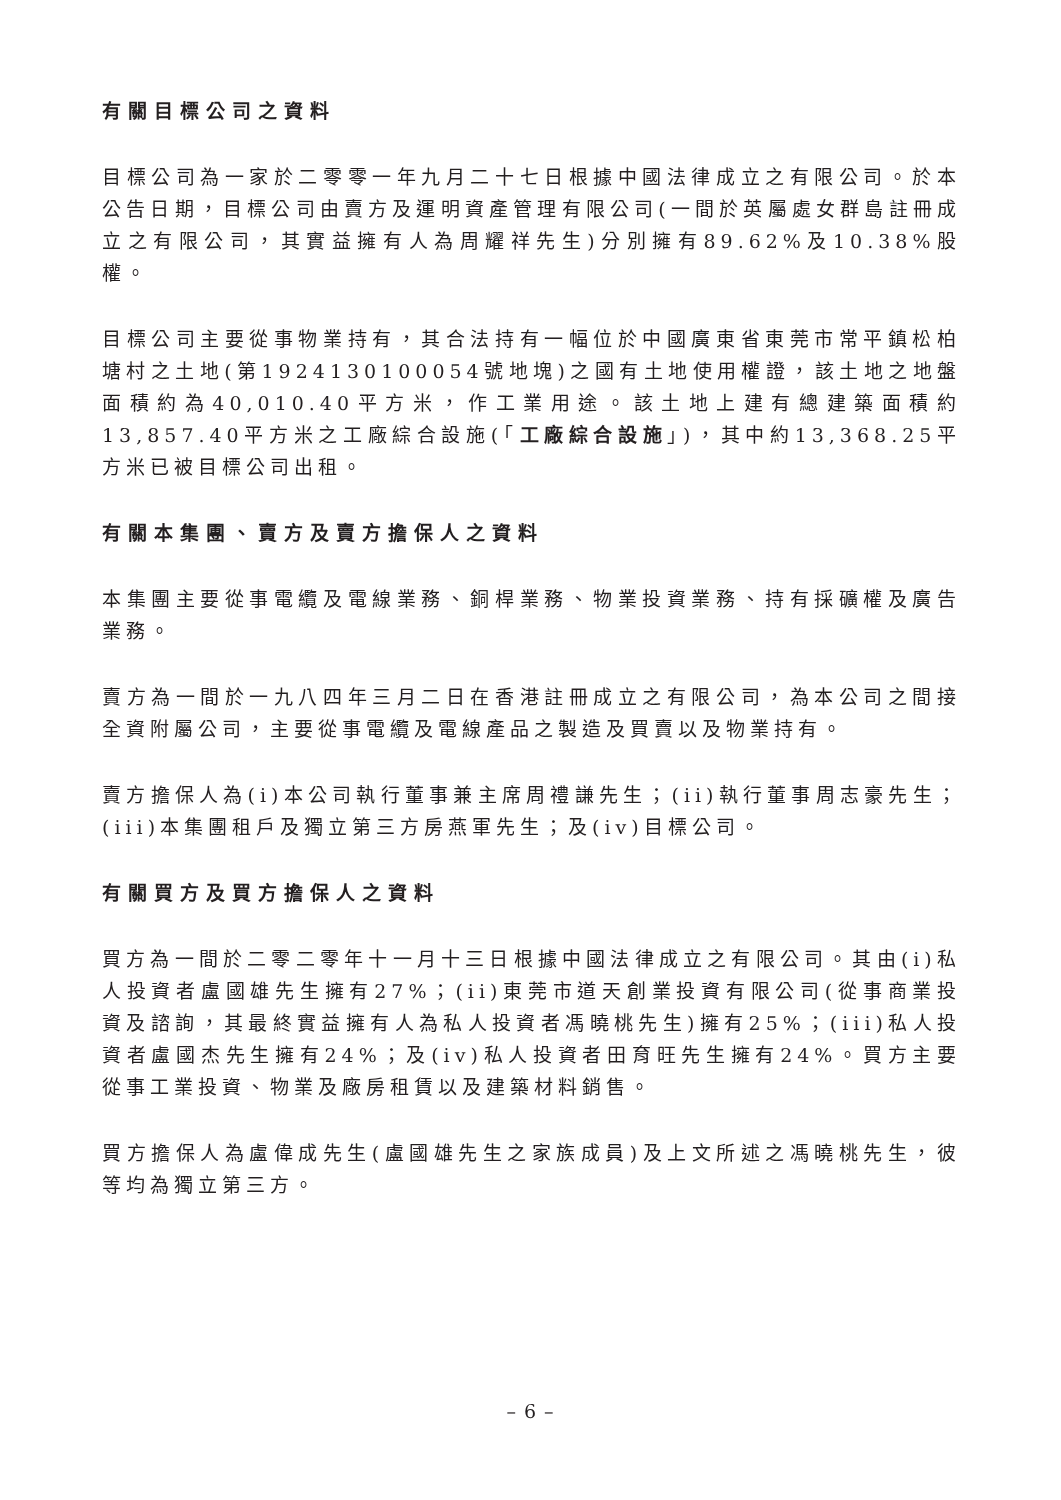有關目標公司之資料
目標公司為一家於二零零一年九月二十七日根據中國法律成立之有限公司。於本公告日期，目標公司由賣方及運明資產管理有限公司(一間於英屬處女群島註冊成立之有限公司，其實益擁有人為周耀祥先生)分別擁有89.62%及10.38%股權。
目標公司主要從事物業持有，其合法持有一幅位於中國廣東省東莞市常平鎮松柏塘村之土地(第1924130100054號地塊)之國有土地使用權證，該土地之地盤面積約為40,010.40平方米，作工業用途。該土地上建有總建築面積約13,857.40平方米之工廠綜合設施(「工廠綜合設施」)，其中約13,368.25平方米已被目標公司出租。
有關本集團、賣方及賣方擔保人之資料
本集團主要從事電纜及電線業務、銅桿業務、物業投資業務、持有採礦權及廣告業務。
賣方為一間於一九八四年三月二日在香港註冊成立之有限公司，為本公司之間接全資附屬公司，主要從事電纜及電線產品之製造及買賣以及物業持有。
賣方擔保人為(i)本公司執行董事兼主席周禮謙先生；(ii)執行董事周志豪先生；(iii)本集團租戶及獨立第三方房燕軍先生；及(iv)目標公司。
有關買方及買方擔保人之資料
買方為一間於二零二零年十一月十三日根據中國法律成立之有限公司。其由(i)私人投資者盧國雄先生擁有27%；(ii)東莞市道天創業投資有限公司(從事商業投資及諮詢，其最終實益擁有人為私人投資者馮曉桃先生)擁有25%；(iii)私人投資者盧國杰先生擁有24%；及(iv)私人投資者田育旺先生擁有24%。買方主要從事工業投資、物業及廠房租賃以及建築材料銷售。
買方擔保人為盧偉成先生(盧國雄先生之家族成員)及上文所述之馮曉桃先生，彼等均為獨立第三方。
– 6 –